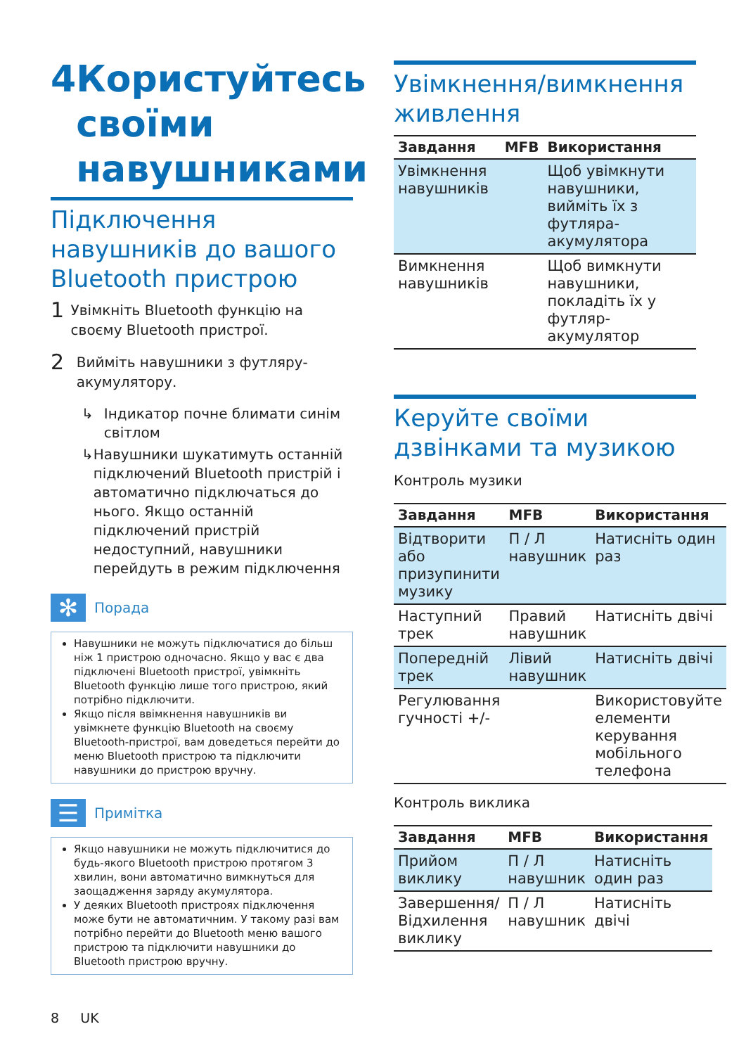4 Користуйтесь своїми навушниками
Підключення навушників до вашого Bluetooth пристрою
1 Увімкніть Bluetooth функцію на своєму Bluetooth пристрої.
2 Вийміть навушники з футляру-акумулятору.
↳ Індикатор почне блимати синім світлом
↳ Навушники шукатимуть останній підключений Bluetooth пристрій і автоматично підключаться до нього. Якщо останній підключений пристрій недоступний, навушники перейдуть в режим підключення
✻ Порада
Навушники не можуть підключатися до більш ніж 1 пристрою одночасно. Якщо у вас є два підключені Bluetooth пристрої, увімкніть Bluetooth функцію лише того пристрою, який потрібно підключити.
Якщо після ввімкнення навушників ви увімкнете функцію Bluetooth на своєму Bluetooth-пристрої, вам доведеться перейти до меню Bluetooth пристрою та підключити навушники до пристрою вручну.
☰ Примітка
Якщо навушники не можуть підключитися до будь-якого Bluetooth пристрою протягом 3 хвилин, вони автоматично вимкнуться для заощадження заряду акумулятора.
У деяких Bluetooth пристроях підключення може бути не автоматичним. У такому разі вам потрібно перейти до Bluetooth меню вашого пристрою та підключити навушники до Bluetooth пристрою вручну.
8 UK
Увімкнення/вимкнення живлення
| Завдання | MFB | Використання |
| --- | --- | --- |
| Увімкнення навушників | | Щоб увімкнути навушники, вийміть їх з футляра-акумулятора |
| Вимкнення навушників | | Щоб вимкнути навушники, покладіть їх у футляр-акумулятор |
Керуйте своїми дзвінками та музикою
Контроль музики
| Завдання | MFB | Використання |
| --- | --- | --- |
| Відтворити або призупинити музику | П / Л навушник | Натисніть один раз |
| Наступний трек | Правий навушник | Натисніть двічі |
| Попередній трек | Лівий навушник | Натисніть двічі |
| Регулювання гучності +/- | | Використовуйте елементи керування мобільного телефона |
Контроль виклика
| Завдання | MFB | Використання |
| --- | --- | --- |
| Прийом виклику | П / Л навушник | Натисніть один раз |
| Завершення/ Відхилення виклику | П / Л навушник | Натисніть двічі |